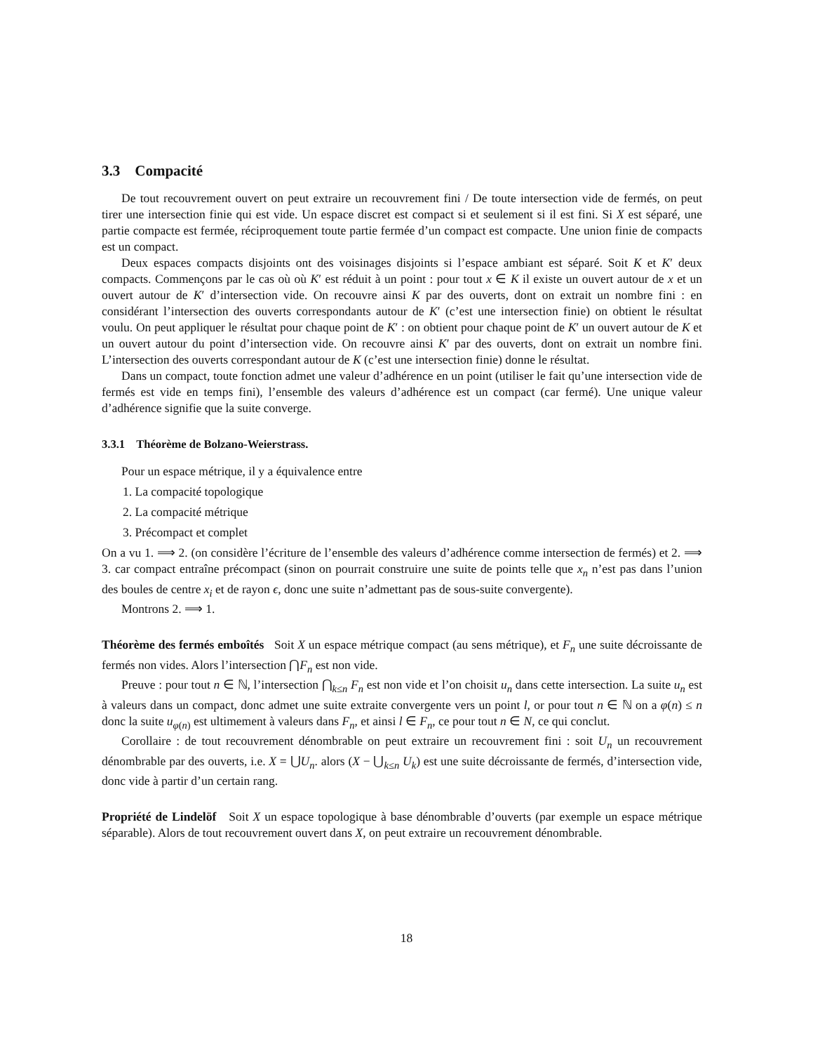3.3 Compacité
De tout recouvrement ouvert on peut extraire un recouvrement fini / De toute intersection vide de fermés, on peut tirer une intersection finie qui est vide. Un espace discret est compact si et seulement si il est fini. Si X est séparé, une partie compacte est fermée, réciproquement toute partie fermée d’un compact est compacte. Une union finie de compacts est un compact.
Deux espaces compacts disjoints ont des voisinages disjoints si l’espace ambiant est séparé. Soit K et K′ deux compacts. Commençons par le cas où où K′ est réduit à un point : pour tout x ∈ K il existe un ouvert autour de x et un ouvert autour de K′ d’intersection vide. On recouvre ainsi K par des ouverts, dont on extrait un nombre fini : en considérant l’intersection des ouverts correspondants autour de K′ (c’est une intersection finie) on obtient le résultat voulu. On peut appliquer le résultat pour chaque point de K′ : on obtient pour chaque point de K′ un ouvert autour de K et un ouvert autour du point d’intersection vide. On recouvre ainsi K′ par des ouverts, dont on extrait un nombre fini. L’intersection des ouverts correspondant autour de K (c’est une intersection finie) donne le résultat.
Dans un compact, toute fonction admet une valeur d’adhérence en un point (utiliser le fait qu’une intersection vide de fermés est vide en temps fini), l’ensemble des valeurs d’adhérence est un compact (car fermé). Une unique valeur d’adhérence signifie que la suite converge.
3.3.1 Théorème de Bolzano-Weierstrass.
Pour un espace métrique, il y a équivalence entre
1. La compacité topologique
2. La compacité métrique
3. Précompact et complet
On a vu 1. ⟹ 2. (on considère l’écriture de l’ensemble des valeurs d’adhérence comme intersection de fermés) et 2. ⟹ 3. car compact entraîne précompact (sinon on pourrait construire une suite de points telle que x<sub>n</sub> n’est pas dans l’union des boules de centre x<sub>i</sub> et de rayon ϵ, donc une suite n’admettant pas de sous-suite convergente).
Montrons 2. ⟹ 1.
Théorème des fermés emboîtés Soit X un espace métrique compact (au sens métrique), et F<sub>n</sub> une suite décroissante de fermés non vides. Alors l’intersection ⋂F<sub>n</sub> est non vide.
Preuve : pour tout n ∈ ℕ, l’intersection ⋂<sub>k≤n</sub> F<sub>n</sub> est non vide et l’on choisit u<sub>n</sub> dans cette intersection. La suite u<sub>n</sub> est à valeurs dans un compact, donc admet une suite extraite convergente vers un point l, or pour tout n ∈ ℕ on a φ(n) ≤ n donc la suite u<sub>φ(n)</sub> est ultimement à valeurs dans F<sub>n</sub>, et ainsi l ∈ F<sub>n</sub>, ce pour tout n ∈ N, ce qui conclut.
Corollaire : de tout recouvrement dénombrable on peut extraire un recouvrement fini : soit U<sub>n</sub> un recouvrement dénombrable par des ouverts, i.e. X = ⋃U<sub>n</sub>. alors (X − ⋃<sub>k≤n</sub> U<sub>k</sub>) est une suite décroissante de fermés, d’intersection vide, donc vide à partir d’un certain rang.
Propriété de Lindelöf Soit X un espace topologique à base dénombrable d’ouverts (par exemple un espace métrique séparable). Alors de tout recouvrement ouvert dans X, on peut extraire un recouvrement dénombrable.
18